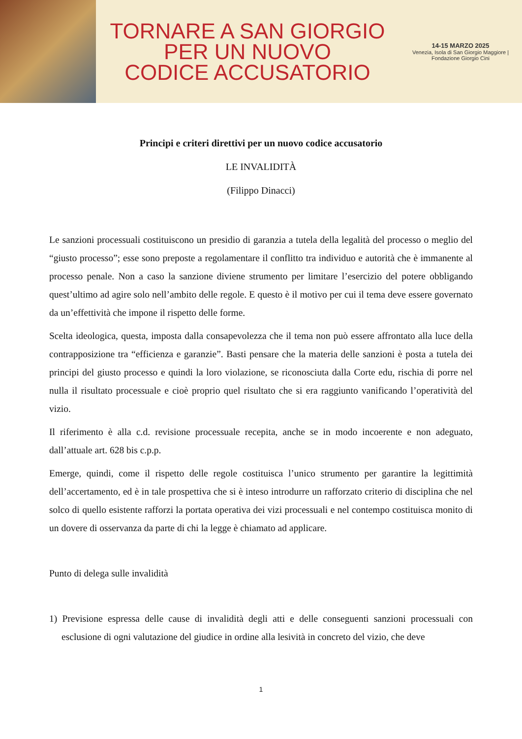TORNARE A SAN GIORGIO
PER UN NUOVO
CODICE ACCUSATORIO
14-15 MARZO 2025
Venezia, Isola di San Giorgio Maggiore | Fondazione Giorgio Cini
Principi e criteri direttivi per un nuovo codice accusatorio
LE INVALIDITÀ
(Filippo Dinacci)
Le sanzioni processuali costituiscono un presidio di garanzia a tutela della legalità del processo o meglio del “giusto processo”; esse sono preposte a regolamentare il conflitto tra individuo e autorità che è immanente al processo penale. Non a caso la sanzione diviene strumento per limitare l’esercizio del potere obbligando quest’ultimo ad agire solo nell’ambito delle regole. E questo è il motivo per cui il tema deve essere governato da un’effettività che impone il rispetto delle forme.
Scelta ideologica, questa, imposta dalla consapevolezza che il tema non può essere affrontato alla luce della contrapposizione tra “efficienza e garanzie”. Basti pensare che la materia delle sanzioni è posta a tutela dei principi del giusto processo e quindi la loro violazione, se riconosciuta dalla Corte edu, rischia di porre nel nulla il risultato processuale e cioè proprio quel risultato che si era raggiunto vanificando l’operatività del vizio.
Il riferimento è alla c.d. revisione processuale recepita, anche se in modo incoerente e non adeguato, dall’attuale art. 628 bis c.p.p.
Emerge, quindi, come il rispetto delle regole costituisca l’unico strumento per garantire la legittimità dell’accertamento, ed è in tale prospettiva che si è inteso introdurre un rafforzato criterio di disciplina che nel solco di quello esistente rafforzi la portata operativa dei vizi processuali e nel contempo costituisca monito di un dovere di osservanza da parte di chi la legge è chiamato ad applicare.
Punto di delega sulle invalidità
1) Previsione espressa delle cause di invalidità degli atti e delle conseguenti sanzioni processuali con esclusione di ogni valutazione del giudice in ordine alla lesività in concreto del vizio, che deve
1